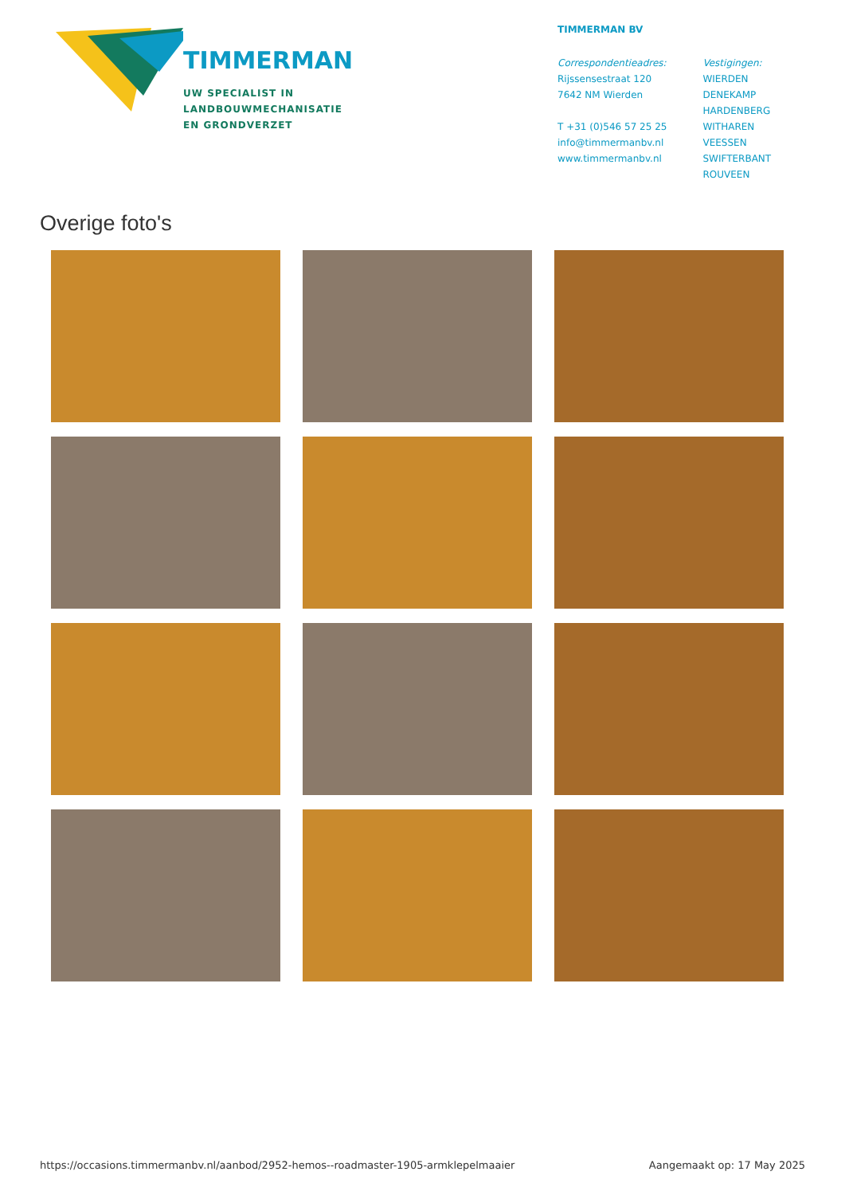TIMMERMAN
UW SPECIALIST IN
LANDBOUWMECHANISATIE
EN GRONDVERZET
TIMMERMAN BV
Correspondentieadres:
Rijssensestraat 120
7642 NM Wierden
T +31 (0)546 57 25 25
info@timmermanbv.nl
www.timmermanbv.nl
Vestigingen:
WIERDEN
DENEKAMP
HARDENBERG
WITHAREN
VEESSEN
SWIFTERBANT
ROUVEEN
Overige foto's
https://occasions.timmermanbv.nl/aanbod/2952-hemos--roadmaster-1905-armklepelmaaier Aangemaakt op: 17 May 2025